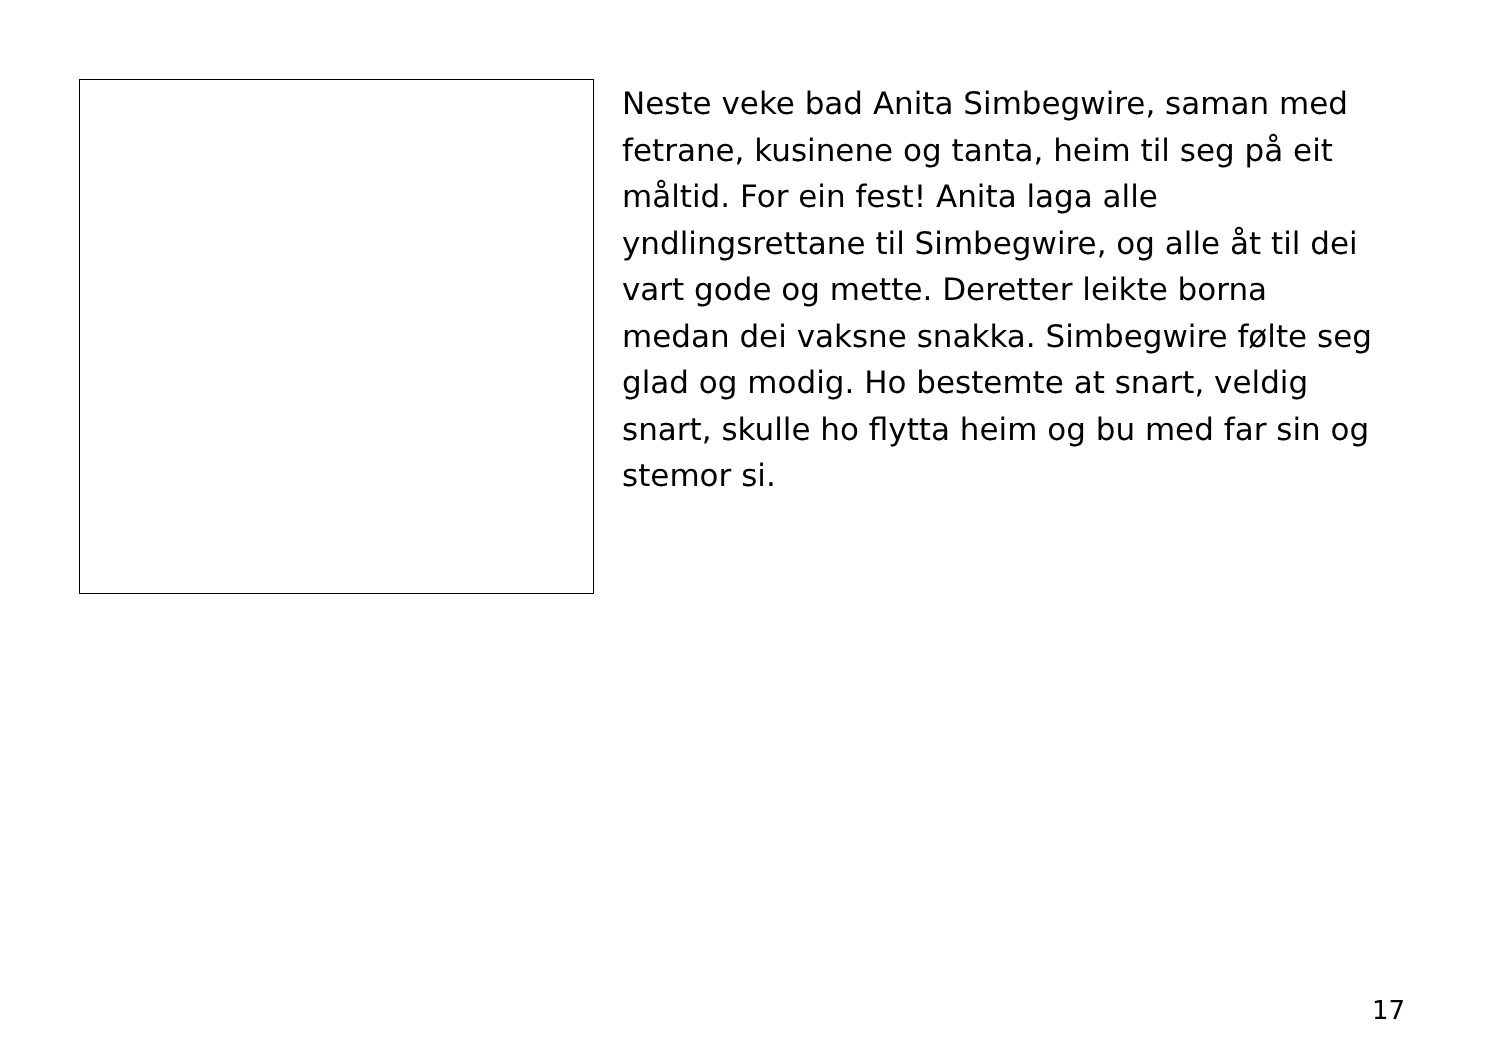Neste veke bad Anita Simbegwire, saman med fetrane, kusinene og tanta, heim til seg på eit måltid. For ein fest! Anita laga alle yndlingsrettane til Simbegwire, og alle åt til dei vart gode og mette. Deretter leikte borna medan dei vaksne snakka. Simbegwire følte seg glad og modig. Ho bestemte at snart, veldig snart, skulle ho flytta heim og bu med far sin og stemor si.
17